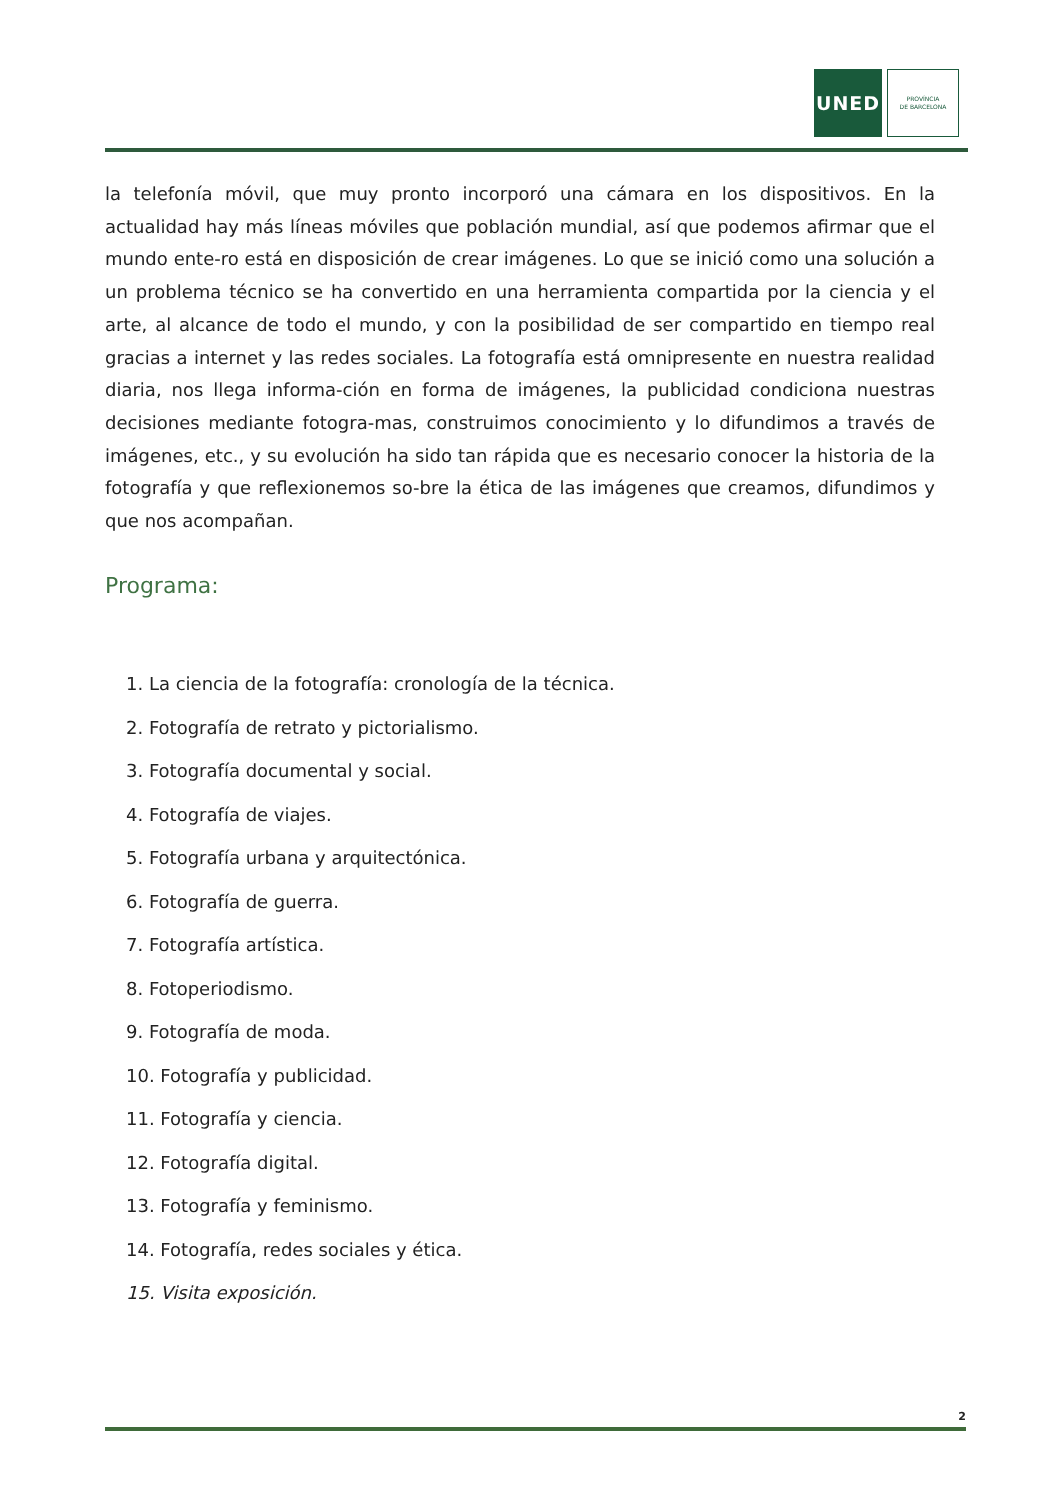UNED
PROVÍNCIA
DE BARCELONA
la telefonía móvil, que muy pronto incorporó una cámara en los dispositivos. En la actualidad hay más líneas móviles que población mundial, así que podemos afirmar que el mundo ente-ro está en disposición de crear imágenes. Lo que se inició como una solución a un problema técnico se ha convertido en una herramienta compartida por la ciencia y el arte, al alcance de todo el mundo, y con la posibilidad de ser compartido en tiempo real gracias a internet y las redes sociales. La fotografía está omnipresente en nuestra realidad diaria, nos llega informa-ción en forma de imágenes, la publicidad condiciona nuestras decisiones mediante fotogra-mas, construimos conocimiento y lo difundimos a través de imágenes, etc., y su evolución ha sido tan rápida que es necesario conocer la historia de la fotografía y que reflexionemos so-bre la ética de las imágenes que creamos, difundimos y que nos acompañan.
Programa:
1. La ciencia de la fotografía: cronología de la técnica.
2. Fotografía de retrato y pictorialismo.
3. Fotografía documental y social.
4. Fotografía de viajes.
5. Fotografía urbana y arquitectónica.
6. Fotografía de guerra.
7. Fotografía artística.
8. Fotoperiodismo.
9. Fotografía de moda.
10. Fotografía y publicidad.
11. Fotografía y ciencia.
12. Fotografía digital.
13. Fotografía y feminismo.
14. Fotografía, redes sociales y ética.
15. Visita exposición.
2